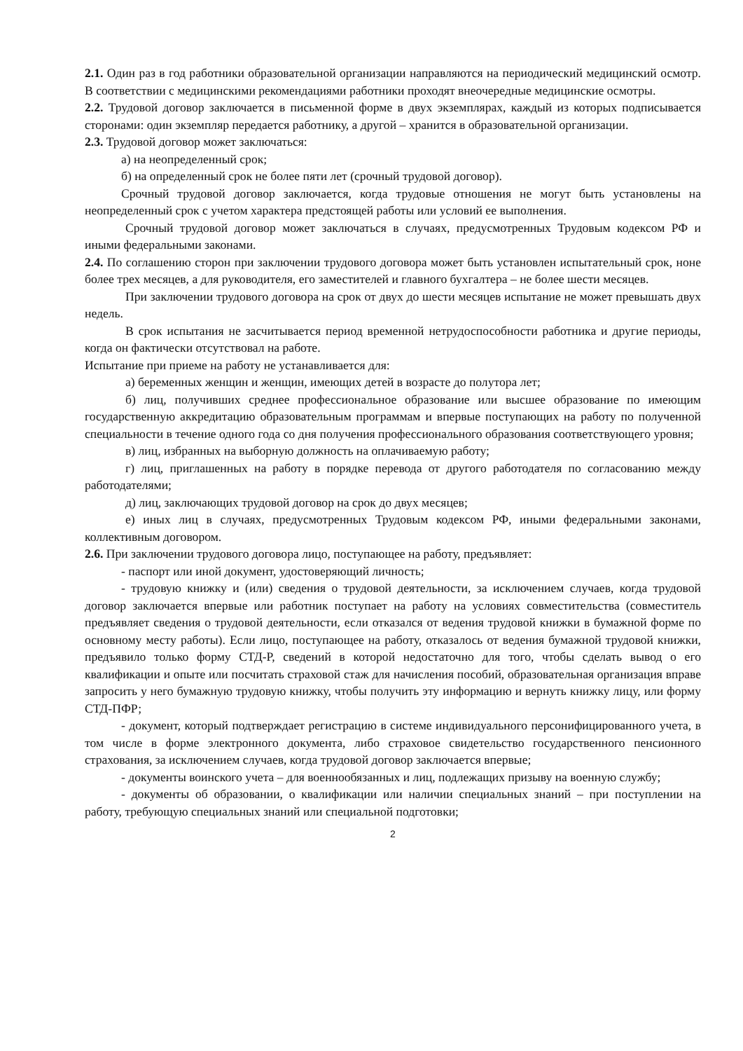2.1. Один раз в год работники образовательной организации направляются на периодический медицинский осмотр. В соответствии с медицинскими рекомендациями работники проходят внеочередные медицинские осмотры.
2.2. Трудовой договор заключается в письменной форме в двух экземплярах, каждый из которых подписывается сторонами: один экземпляр передается работнику, а другой – хранится в образовательной организации.
2.3. Трудовой договор может заключаться:
а) на неопределенный срок;
б) на определенный срок не более пяти лет (срочный трудовой договор).
Срочный трудовой договор заключается, когда трудовые отношения не могут быть установлены на неопределенный срок с учетом характера предстоящей работы или условий ее выполнения.
Срочный трудовой договор может заключаться в случаях, предусмотренных Трудовым кодексом РФ и иными федеральными законами.
2.4. По соглашению сторон при заключении трудового договора может быть установлен испытательный срок, ноне более трех месяцев, а для руководителя, его заместителей и главного бухгалтера – не более шести месяцев.
При заключении трудового договора на срок от двух до шести месяцев испытание не может превышать двух недель.
В срок испытания не засчитывается период временной нетрудоспособности работника и другие периоды, когда он фактически отсутствовал на работе.
Испытание при приеме на работу не устанавливается для:
а) беременных женщин и женщин, имеющих детей в возрасте до полутора лет;
б) лиц, получивших среднее профессиональное образование или высшее образование по имеющим государственную аккредитацию образовательным программам и впервые поступающих на работу по полученной специальности в течение одного года со дня получения профессионального образования соответствующего уровня;
в) лиц, избранных на выборную должность на оплачиваемую работу;
г) лиц, приглашенных на работу в порядке перевода от другого работодателя по согласованию между работодателями;
д) лиц, заключающих трудовой договор на срок до двух месяцев;
е) иных лиц в случаях, предусмотренных Трудовым кодексом РФ, иными федеральными законами, коллективным договором.
2.6. При заключении трудового договора лицо, поступающее на работу, предъявляет:
- паспорт или иной документ, удостоверяющий личность;
- трудовую книжку и (или) сведения о трудовой деятельности, за исключением случаев, когда трудовой договор заключается впервые или работник поступает на работу на условиях совместительства (совместитель предъявляет сведения о трудовой деятельности, если отказался от ведения трудовой книжки в бумажной форме по основному месту работы). Если лицо, поступающее на работу, отказалось от ведения бумажной трудовой книжки, предъявило только форму СТД-Р, сведений в которой недостаточно для того, чтобы сделать вывод о его квалификации и опыте или посчитать страховой стаж для начисления пособий, образовательная организация вправе запросить у него бумажную трудовую книжку, чтобы получить эту информацию и вернуть книжку лицу, или форму СТД-ПФР;
- документ, который подтверждает регистрацию в системе индивидуального персонифицированного учета, в том числе в форме электронного документа, либо страховое свидетельство государственного пенсионного страхования, за исключением случаев, когда трудовой договор заключается впервые;
- документы воинского учета – для военнообязанных и лиц, подлежащих призыву на военную службу;
- документы об образовании, о квалификации или наличии специальных знаний – при поступлении на работу, требующую специальных знаний или специальной подготовки;
2